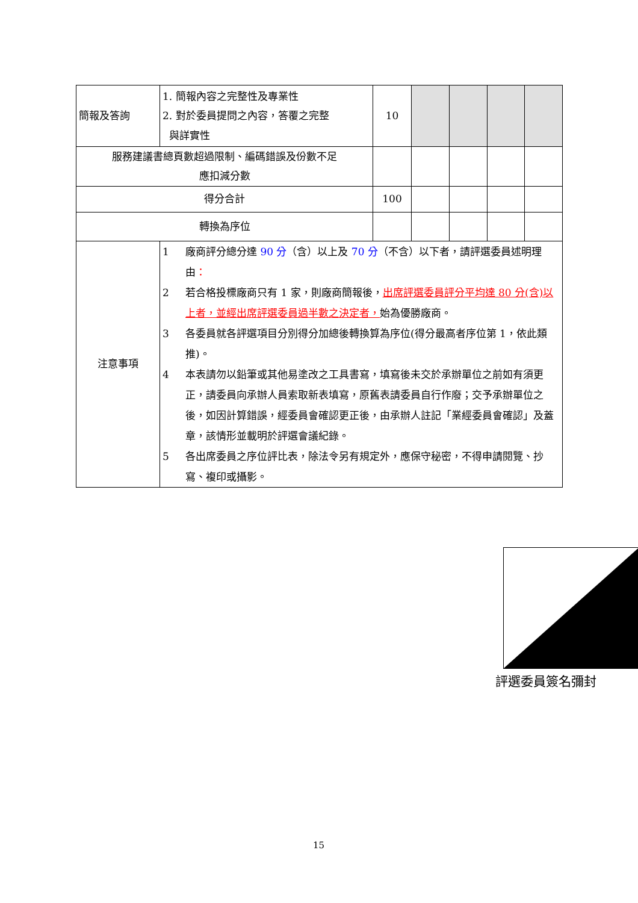| 簡報及答詢 | 1. 簡報內容之完整性及專業性 2. 對於委員提問之內容，答覆之完整 與詳實性 | 10 | | | | |
| 服務建議書總頁數超過限制、編碼錯誤及份數不足 應扣減分數 | | | | | | |
| 得分合計 | | 100 | | | | |
| 轉換為序位 | | | | | | |
| 注意事項 | 1 廠商評分總分達 90 分 （含）以上及 70 分 （不含）以下者，請評選委員述明理由 ： 2 若合格投標廠商只有 1 家，則廠商簡報後， 出席評選委員評分平均達 80 分(含)以上者，並經出席評選委員過半數之決定者， 始為優勝廠商。 3 各委員就各評選項目分別得分加總後轉換算為序位(得分最高者序位第 1，依此類推)。 4 本表請勿以鉛筆或其他易塗改之工具書寫，填寫後未交於承辦單位之前如有須更正，請委員向承辦人員索取新表填寫，原舊表請委員自行作廢；交予承辦單位之後，如因計算錯誤，經委員會確認更正後，由承辦人註記「業經委員會確認」及蓋章，該情形並載明於評選會議紀錄。 5 各出席委員之序位評比表，除法令另有規定外，應保守秘密，不得申請閱覽、抄寫、複印或攝影。 | | | | | |
評選委員簽名彌封
15